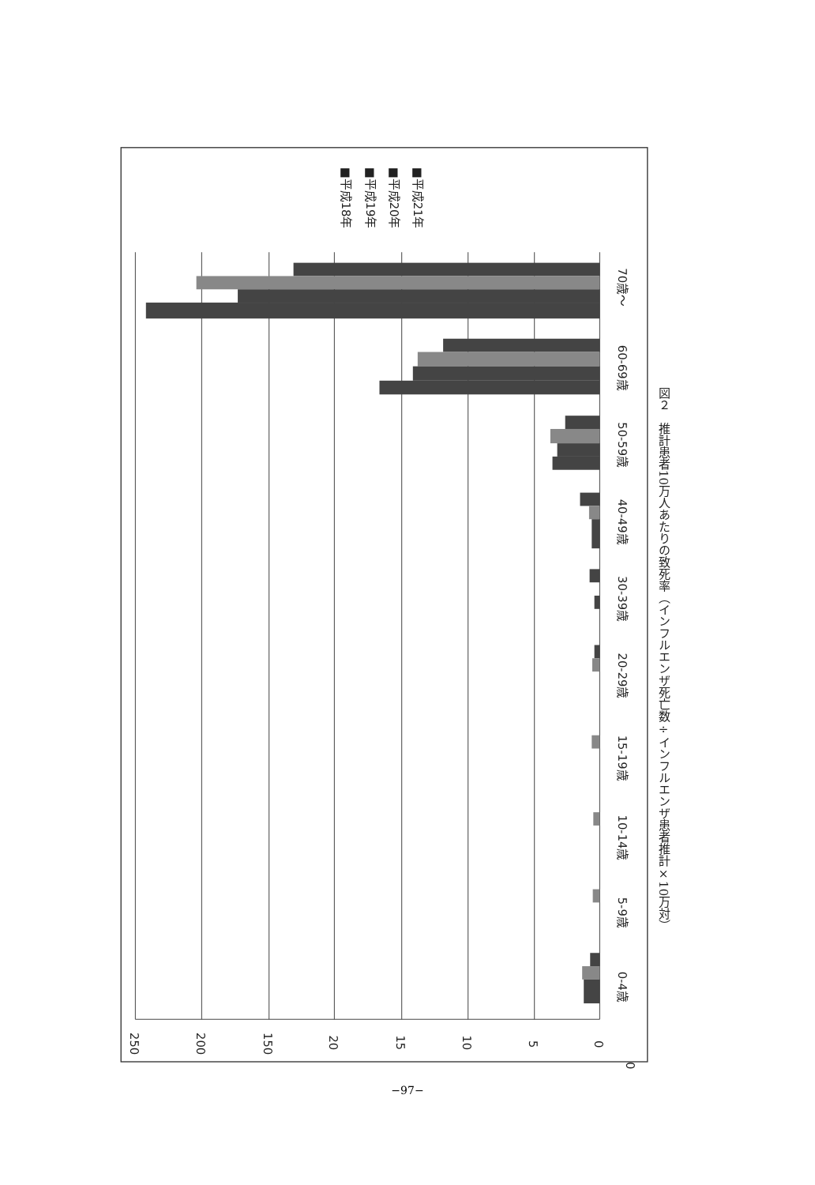0
0
5
10
15
20
150
200
250
0-4歳
5-9歳
10-14歳
15-19歳
20-29歳
30-39歳
40-49歳
50-59歳
60-69歳
70歳～
■平成18年
■平成19年
■平成20年
■平成21年
図２　推計患者10万人あたりの致死率（インフルエンザ死亡数÷インフルエンザ患者推計×10万対）
−97−